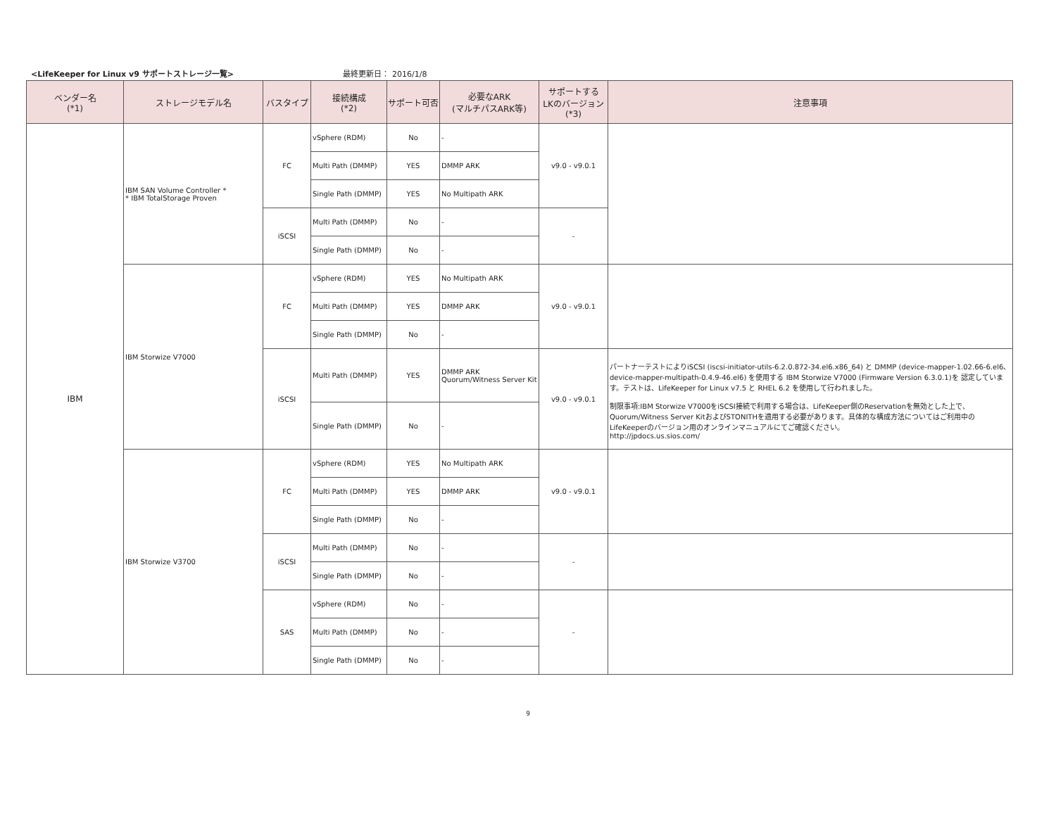<LifeKeeper for Linux v9 サポートストレージ一覧> 最終更新日： 2016/1/8
| ベンダー名 (*1) | ストレージモデル名 | バスタイプ | 接続構成 (*2) | サポート可否 | 必要なARK (マルチパスARK等) | サポートする LKのバージョン (*3) | 注意事項 |
| --- | --- | --- | --- | --- | --- | --- | --- |
| IBM | IBM SAN Volume Controller * * IBM TotalStorage Proven | FC | vSphere (RDM) | No | - | v9.0 - v9.0.1 | |
| | | | Multi Path (DMMP) | YES | DMMP ARK | | |
| | | | Single Path (DMMP) | YES | No Multipath ARK | | |
| | | iSCSI | Multi Path (DMMP) | No | - | - | |
| | | | Single Path (DMMP) | No | - | | |
| | IBM Storwize V7000 | FC | vSphere (RDM) | YES | No Multipath ARK | v9.0 - v9.0.1 | |
| | | | Multi Path (DMMP) | YES | DMMP ARK | | |
| | | | Single Path (DMMP) | No | - | | |
| | | iSCSI | Multi Path (DMMP) | YES | DMMP ARK Quorum/Witness Server Kit | v9.0 - v9.0.1 | パートナーテストによりiSCSI (iscsi-initiator-utils-6.2.0.872-34.el6.x86_64) と DMMP (device-mapper-1.02.66-6.el6、device-mapper-multipath-0.4.9-46.el6) を使用する IBM Storwize V7000 (Firmware Version 6.3.0.1)を 認定しています。テストは、LifeKeeper for Linux v7.5 と RHEL 6.2 を使用して行われました。 制限事項:IBM Storwize V7000をiSCSI接続で利用する場合は、LifeKeeper側のReservationを無効とした上で、Quorum/Witness Server KitおよびSTONITHを適用する必要があります。具体的な構成方法についてはご利用中のLifeKeeperのバージョン用のオンラインマニュアルにてご確認ください。 http://jpdocs.us.sios.com/ |
| | | | Single Path (DMMP) | No | - | | |
| | IBM Storwize V3700 | FC | vSphere (RDM) | YES | No Multipath ARK | v9.0 - v9.0.1 | |
| | | | Multi Path (DMMP) | YES | DMMP ARK | | |
| | | | Single Path (DMMP) | No | - | | |
| | | iSCSI | Multi Path (DMMP) | No | - | - | |
| | | | Single Path (DMMP) | No | - | | |
| | | SAS | vSphere (RDM) | No | - | - | |
| | | | Multi Path (DMMP) | No | - | | |
| | | | Single Path (DMMP) | No | - | | |
9